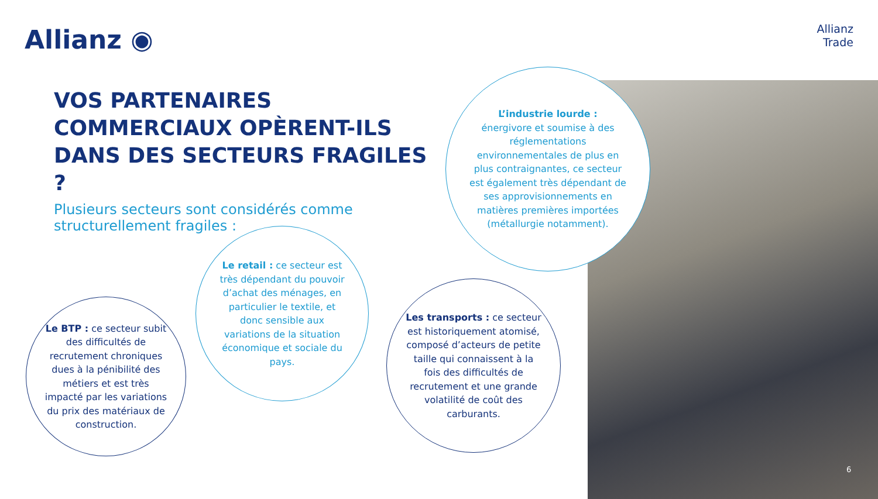Allianz ◉
Allianz
Trade
VOS PARTENAIRES COMMERCIAUX OPÈRENT-ILS DANS DES SECTEURS FRAGILES ?
Plusieurs secteurs sont considérés comme structurellement fragiles :
L’industrie lourde :
énergivore et soumise à des réglementations environnementales de plus en plus contraignantes, ce secteur est également très dépendant de ses approvisionnements en matières premières importées (métallurgie notamment).
Le retail : ce secteur est très dépendant du pouvoir d’achat des ménages, en particulier le textile, et donc sensible aux variations de la situation économique et sociale du pays.
Le BTP : ce secteur subit des difficultés de recrutement chroniques dues à la pénibilité des métiers et est très impacté par les variations du prix des matériaux de construction.
Les transports : ce secteur est historiquement atomisé, composé d’acteurs de petite taille qui connaissent à la fois des difficultés de recrutement et une grande volatilité de coût des carburants.
6